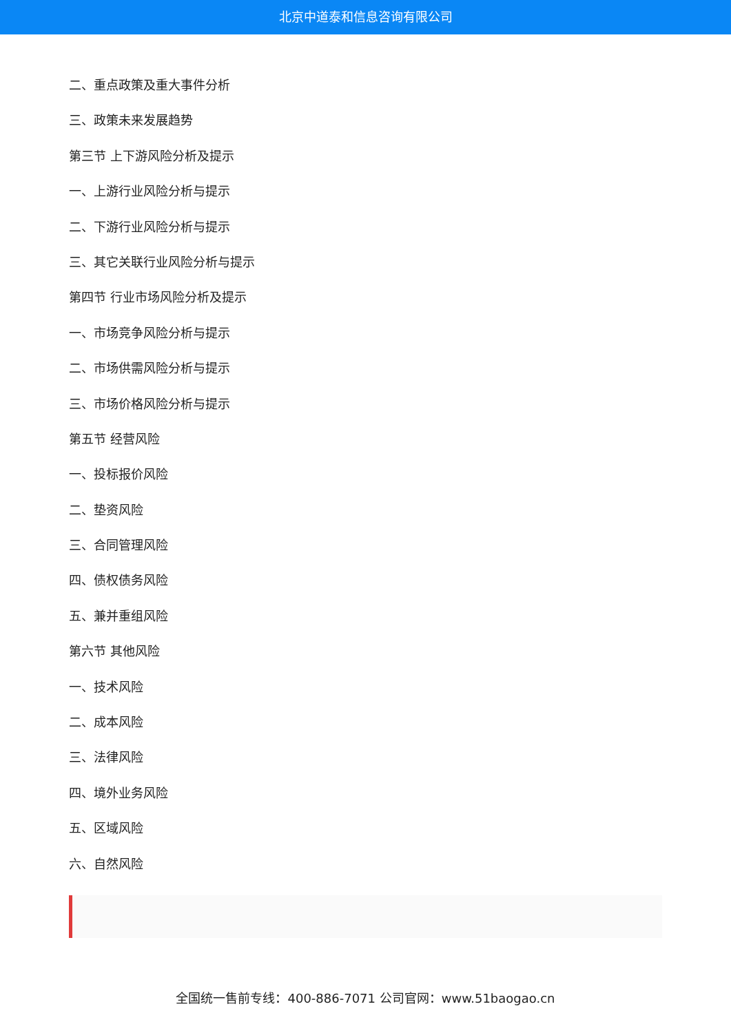北京中道泰和信息咨询有限公司
二、重点政策及重大事件分析
三、政策未来发展趋势
第三节 上下游风险分析及提示
一、上游行业风险分析与提示
二、下游行业风险分析与提示
三、其它关联行业风险分析与提示
第四节 行业市场风险分析及提示
一、市场竞争风险分析与提示
二、市场供需风险分析与提示
三、市场价格风险分析与提示
第五节 经营风险
一、投标报价风险
二、垫资风险
三、合同管理风险
四、债权债务风险
五、兼并重组风险
第六节 其他风险
一、技术风险
二、成本风险
三、法律风险
四、境外业务风险
五、区域风险
六、自然风险
全国统一售前专线：400-886-7071 公司官网：www.51baogao.cn